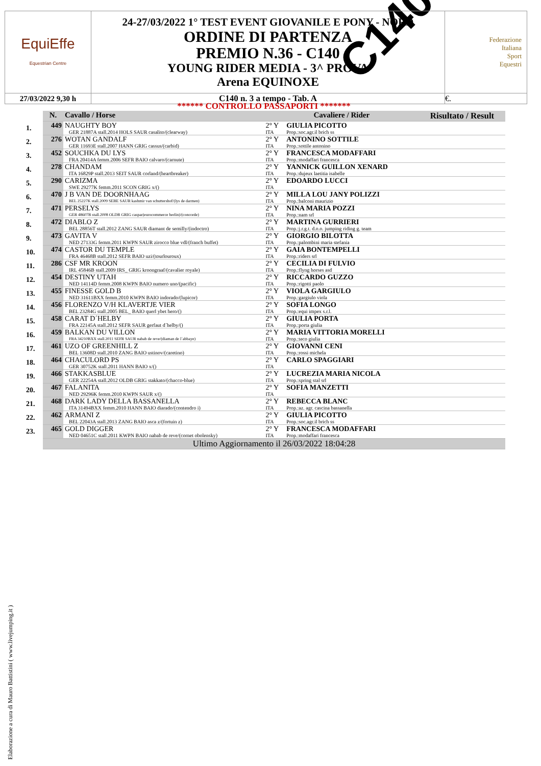C140
| EquiEffe Equestrian Centre | 24-27/03/2022 1° TEST EVENT GIOVANILE E PONY - NORD ORDINE DI PARTENZA PREMIO N.36 - C140 YOUNG RIDER MEDIA - 3^ PROVA Arena EQUINOXE | Federazione Italiana Sport Equestri |
| 27/03/2022 9,30 h | C140 n. 3 a tempo - Tab. A | €. |
****** CONTROLLO PASSAPORTI *******
| | N. | Cavallo / Horse | Cavaliere / Rider | | Risultato / Result |
| --- | --- | --- | --- | --- | --- |
| 1. | 449 | NAUGHTY BOY GER 21887A stall.2014 HOLS SAUR casalito/(clearway) | 2° Y ITA | GIULIA PICOTTO Prop.:soc.agr.il brich ss | |
| 2. | 276 | WOTAN GANDALF GER 11693E stall.2007 HANN GRIG cassus/(carbid) | 2° Y ITA | ANTONINO SOTTILE Prop.:sottile antonino | |
| 3. | 452 | SOUCHKA DU LYS FRA 20414A femm.2006 SEFR BAIO calvaro/(carnute) | 2° Y ITA | FRANCESCA MODAFFARI Prop.:modaffari francesca | |
| 4. | 278 | CHANDAM ITA 16829P stall.2013 SEIT SAUR corland/(heartbreaker) | 2° Y ITA | YANNICK GUILLON XENARD Prop.:dujeux laetitia isabelle | |
| 5. | 290 | CARIZMA SWE 29277K femm.2011 SCON GRIG x/() | 2° Y ITA | EDOARDO LUCCI | |
| 6. | 470 | J B VAN DE DOORNHAAG BEL 25227K stall.2009 SEBE SAUR kashmir van schuttershof/(lys de darmen) | 2° Y ITA | MILLA LOU JANY POLIZZI Prop.:balconi maurizio | |
| 7. | 471 | PERSELYS GER 48607B stall.2008 OLDB GRIG caspar(eurocommerce berlin)/(concorde) | 2° Y ITA | NINA MARIA POZZI Prop.:nam srl | |
| 8. | 472 | DIABLO Z BEL 28856T stall.2012 ZANG SAUR diamant de semilly/(indoctro) | 2° Y ITA | MARTINA GURRIERI Prop.:j.r.g.t. d.o.o. jumping riding g. team | |
| 9. | 473 | GAVITA V NED 27133G femm.2011 KWPN SAUR zirocco blue vdl/(franch buffet) | 2° Y ITA | GIORGIO BILOTTA Prop.:palombini maria stefania | |
| 10. | 474 | CASTOR DU TEMPLE FRA 46468B stall.2012 SEFR BAIO uzi/(tourlouroux) | 2° Y ITA | GAIA BONTEMPELLI Prop.:riders srl | |
| 11. | 286 | CSF MR KROON IRL 45846B stall.2009 IRS_ GRIG kroongraaf/(cavalier royale) | 2° Y ITA | CECILIA DI FULVIO Prop.:flyng horses asd | |
| 12. | 454 | DESTINY UTAH NED 14114D femm.2008 KWPN BAIO numero uno/(pacific) | 2° Y ITA | RICCARDO GUZZO Prop.:rigotti paolo | |
| 13. | 455 | FINESSE GOLD B NED 31611BXX femm.2010 KWPN BAIO indorado/(lupicor) | 2° Y ITA | VIOLA GARGIULO Prop.:gargiulo viola | |
| 14. | 456 | FLORENZO V/H KLAVERTJE VIER BEL 23284G stall.2005 BEL_ BAIO querl ybet hero/() | 2° Y ITA | SOFIA LONGO Prop.:equi impex s.r.l. | |
| 15. | 458 | CARAT D´HELBY FRA 22145A stall.2012 SEFR SAUR gerfaut d´helby/() | 2° Y ITA | GIULIA PORTA Prop.:porta giulia | |
| 16. | 459 | BALKAN DU VILLON FRA 34210BXX stall.2011 SEFR SAUR nabab de reve/(diaman de l´abbaye) | 2° Y ITA | MARIA VITTORIA MORELLI Prop.:teco giulia | |
| 17. | 461 | UZO OF GREENHILL Z BEL 13608D stall.2010 ZANG BAIO ustinov/(caretino) | 2° Y ITA | GIOVANNI CENI Prop.:rossi michela | |
| 18. | 464 | CHACULORD PS GER 30752K stall.2011 HANN BAIO x/() | 2° Y ITA | CARLO SPAGGIARI | |
| 19. | 466 | STAKKASBLUE GER 22254A stall.2012 OLDB GRIG stakkato/(chacco-blue) | 2° Y ITA | LUCREZIA MARIA NICOLA Prop.:spring stal srl | |
| 20. | 467 | FALANITA NED 29296K femm.2010 KWPN SAUR x/() | 2° Y ITA | SOFIA MANZETTI | |
| 21. | 468 | DARK LADY DELLA BASSANELLA ITA 31494BXX femm.2010 HANN BAIO diarado/(contendro i) | 2° Y ITA | REBECCA BLANC Prop.:az. agr. cascina bassanella | |
| 22. | 462 | ARMANI Z BEL 22043A stall.2013 ZANG BAIO asca z/(fortuin z) | 2° Y ITA | GIULIA PICOTTO Prop.:soc.agr.il brich ss | |
| 23. | 465 | GOLD DIGGER NED 04651C stall.2011 KWPN BAIO nabab de reve/(cornet obolensky) | 2° Y ITA | FRANCESCA MODAFFARI Prop.:modaffari francesca | |
| | Ultimo Aggiornamento il 26/03/2022 18:04:28 | | | | |
Elaborazione a cura di Mauro Battistini ( www.livejumping.it )